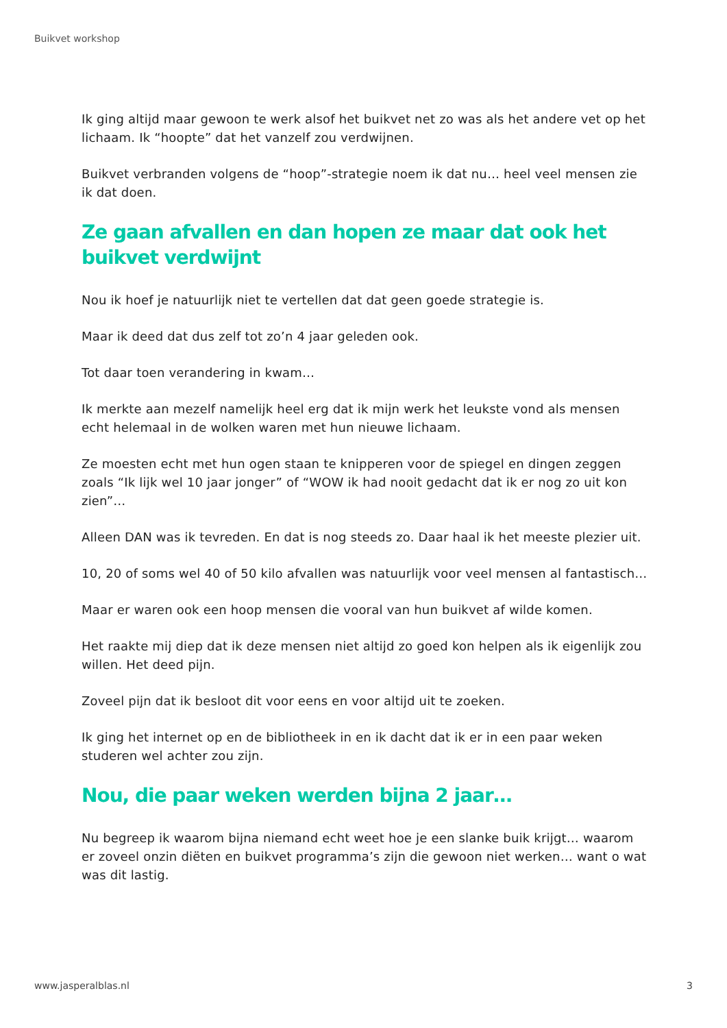Buikvet workshop
Ik ging altijd maar gewoon te werk alsof het buikvet net zo was als het andere vet op het lichaam. Ik “hoopte” dat het vanzelf zou verdwijnen.
Buikvet verbranden volgens de “hoop”-strategie noem ik dat nu… heel veel mensen zie ik dat doen.
Ze gaan afvallen en dan hopen ze maar dat ook het buikvet verdwijnt
Nou ik hoef je natuurlijk niet te vertellen dat dat geen goede strategie is.
Maar ik deed dat dus zelf tot zo’n 4 jaar geleden ook.
Tot daar toen verandering in kwam…
Ik merkte aan mezelf namelijk heel erg dat ik mijn werk het leukste vond als mensen echt helemaal in de wolken waren met hun nieuwe lichaam.
Ze moesten echt met hun ogen staan te knipperen voor de spiegel en dingen zeggen zoals “Ik lijk wel 10 jaar jonger” of “WOW ik had nooit gedacht dat ik er nog zo uit kon zien”…
Alleen DAN was ik tevreden. En dat is nog steeds zo. Daar haal ik het meeste plezier uit.
10, 20 of soms wel 40 of 50 kilo afvallen was natuurlijk voor veel mensen al fantastisch…
Maar er waren ook een hoop mensen die vooral van hun buikvet af wilde komen.
Het raakte mij diep dat ik deze mensen niet altijd zo goed kon helpen als ik eigenlijk zou willen. Het deed pijn.
Zoveel pijn dat ik besloot dit voor eens en voor altijd uit te zoeken.
Ik ging het internet op en de bibliotheek in en ik dacht dat ik er in een paar weken studeren wel achter zou zijn.
Nou, die paar weken werden bijna 2 jaar…
Nu begreep ik waarom bijna niemand echt weet hoe je een slanke buik krijgt… waarom er zoveel onzin diëten en buikvet programma’s zijn die gewoon niet werken… want o wat was dit lastig.
www.jasperalblas.nl 3